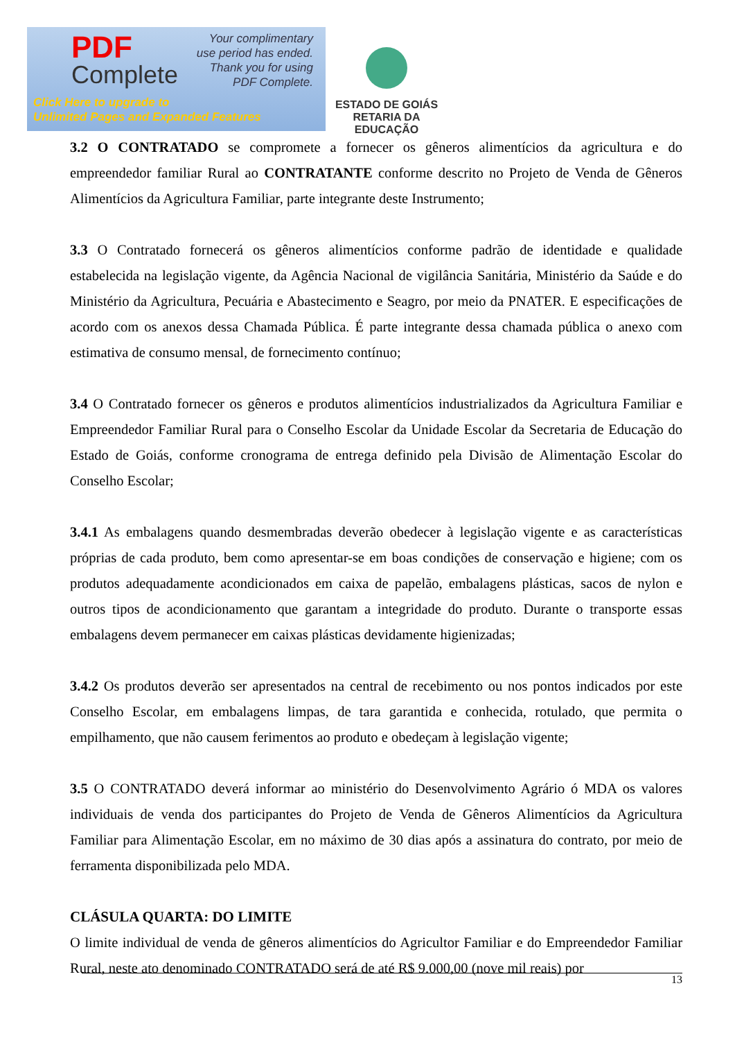PDF
Complete
Your complimentary
use period has ended.
Thank you for using
PDF Complete.
Click Here to upgrade to
Unlimited Pages and Expanded Features
ESTADO DE GOIÁS
RETARIA DA EDUCAÇÃO
3.2 O CONTRATADO se compromete a fornecer os gêneros alimentícios da agricultura e do empreendedor familiar Rural ao CONTRATANTE conforme descrito no Projeto de Venda de Gêneros Alimentícios da Agricultura Familiar, parte integrante deste Instrumento;
3.3 O Contratado fornecerá os gêneros alimentícios conforme padrão de identidade e qualidade estabelecida na legislação vigente, da Agência Nacional de vigilância Sanitária, Ministério da Saúde e do Ministério da Agricultura, Pecuária e Abastecimento e Seagro, por meio da PNATER. E especificações de acordo com os anexos dessa Chamada Pública. É parte integrante dessa chamada pública o anexo com estimativa de consumo mensal, de fornecimento contínuo;
3.4 O Contratado fornecer os gêneros e produtos alimentícios industrializados da Agricultura Familiar e Empreendedor Familiar Rural para o Conselho Escolar da Unidade Escolar da Secretaria de Educação do Estado de Goiás, conforme cronograma de entrega definido pela Divisão de Alimentação Escolar do Conselho Escolar;
3.4.1 As embalagens quando desmembradas deverão obedecer à legislação vigente e as características próprias de cada produto, bem como apresentar-se em boas condições de conservação e higiene; com os produtos adequadamente acondicionados em caixa de papelão, embalagens plásticas, sacos de nylon e outros tipos de acondicionamento que garantam a integridade do produto. Durante o transporte essas embalagens devem permanecer em caixas plásticas devidamente higienizadas;
3.4.2 Os produtos deverão ser apresentados na central de recebimento ou nos pontos indicados por este Conselho Escolar, em embalagens limpas, de tara garantida e conhecida, rotulado, que permita o empilhamento, que não causem ferimentos ao produto e obedeçam à legislação vigente;
3.5 O CONTRATADO deverá informar ao ministério do Desenvolvimento Agrário ó MDA os valores individuais de venda dos participantes do Projeto de Venda de Gêneros Alimentícios da Agricultura Familiar para Alimentação Escolar, em no máximo de 30 dias após a assinatura do contrato, por meio de ferramenta disponibilizada pelo MDA.
CLÁSULA QUARTA: DO LIMITE
O limite individual de venda de gêneros alimentícios do Agricultor Familiar e do Empreendedor Familiar Rural, neste ato denominado CONTRATADO será de até R$ 9.000,00 (nove mil reais) por
13